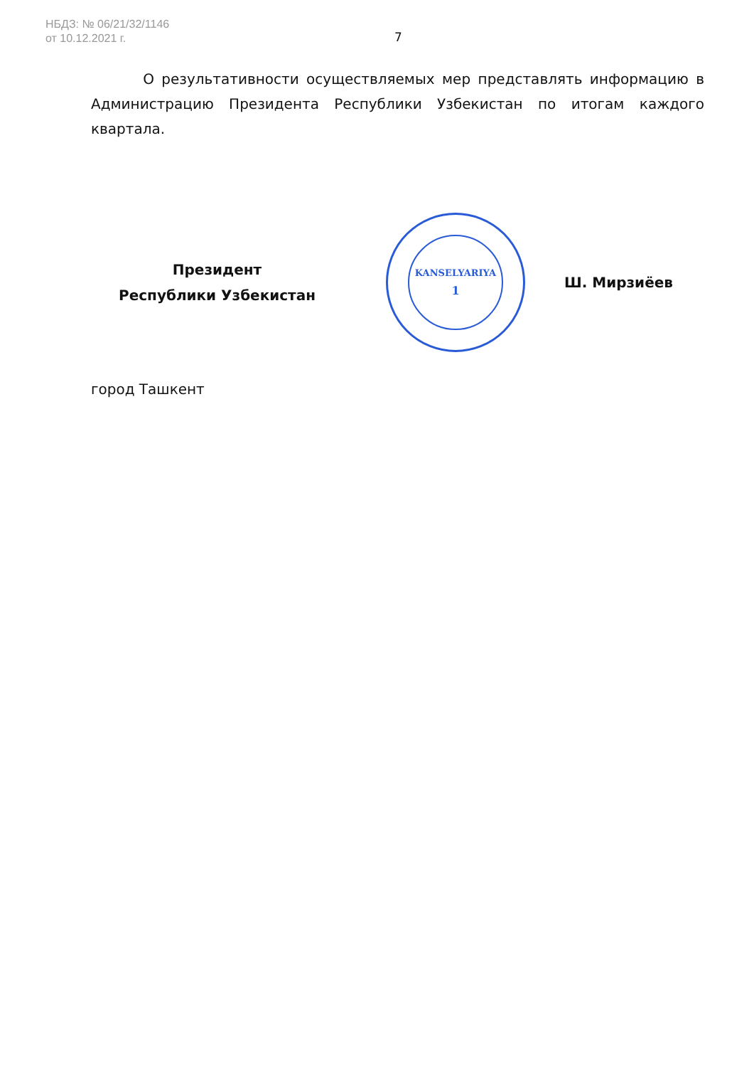НБДЗ: № 06/21/32/1146
от 10.12.2021 г.
7
О результативности осуществляемых мер представлять информацию в Администрацию Президента Республики Узбекистан по итогам каждого квартала.
Президент
Республики Узбекистан
KANSELYARIYA
1
Ш. Мирзиёев
город Ташкент